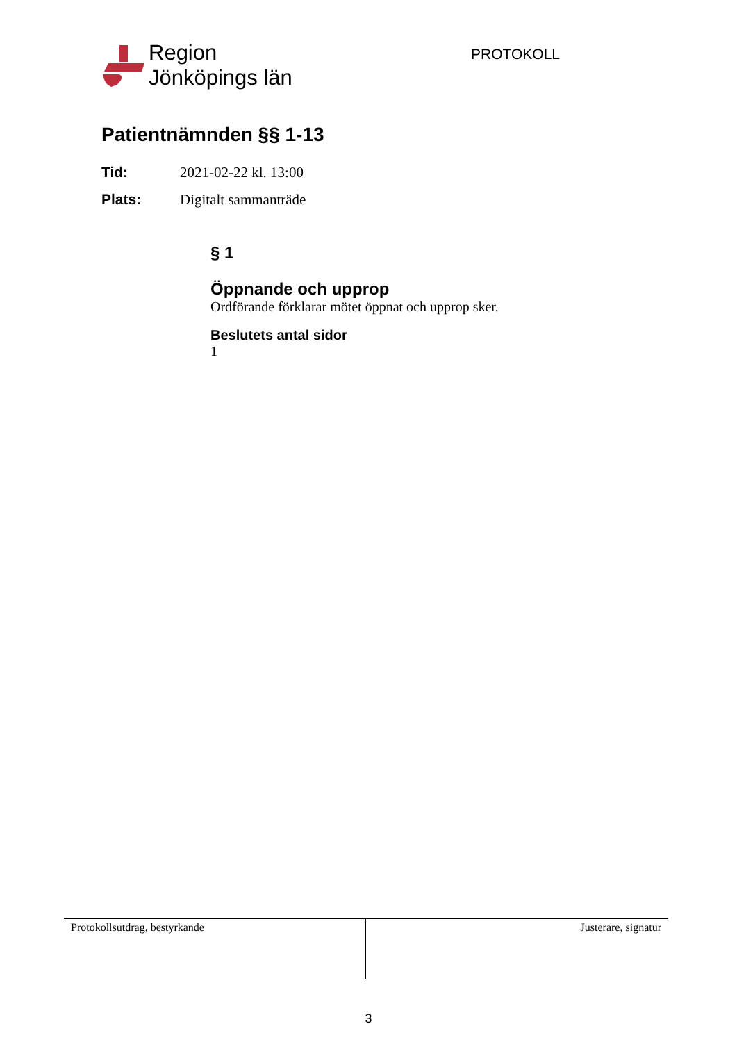Region
Jönköpings län
PROTOKOLL
Patientnämnden §§ 1-13
Tid: 2021-02-22 kl. 13:00
Plats: Digitalt sammanträde
§ 1
Öppnande och upprop
Ordförande förklarar mötet öppnat och upprop sker.
Beslutets antal sidor
1
Protokollsutdrag, bestyrkande Justerare, signatur
3